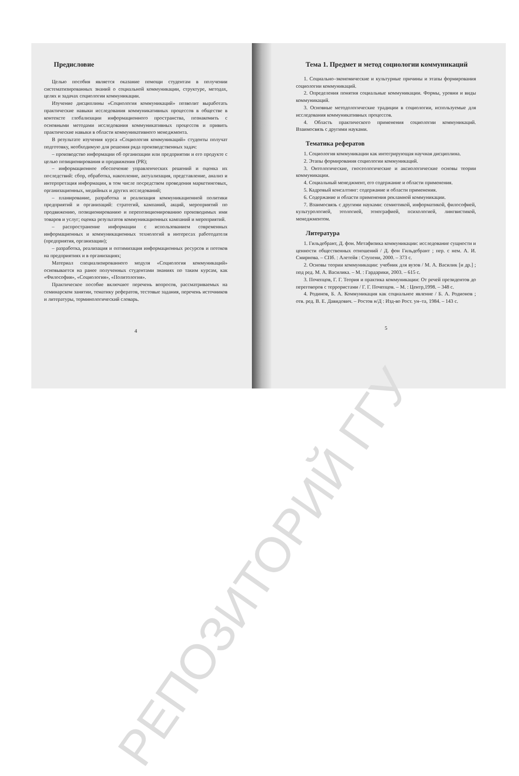Предисловие
Целью пособия является оказание помощи студентам в получении систематизированных знаний о социальной коммуникации, структуре, методах, целях и задачах социологии коммуникации.
Изучение дисциплины «Социология коммуникаций» позволит выработать практические навыки исследования коммуникативных процессов в обществе в контексте глобализации информационного пространства, познакомить с основными методами исследования коммуникативных процессов и привить практические навыки в области коммуникативного менеджмента.
В результате изучения курса «Социология коммуникаций» студенты получат подготовку, необходимую для решения ряда производственных задач:
– производство информации об организации или предприятии и его продукте с целью позиционирования и продвижения (PR);
– информационное обеспечение управленческих решений и оценка их последствий: сбор, обработка, накопление, актуализация, представление, анализ и интерпретация информации, в том числе посредством проведения маркетинговых, организационных, медийных и других исследований;
– планирование, разработка и реализация коммуникационной политики предприятий и организаций: стратегий, кампаний, акций, мероприятий по продвижению, позиционированию и перепозиционированию производимых ими товаров и услуг; оценка результатов коммуникационных кампаний и мероприятий.
– распространение информации с использованием современных информационных и коммуникационных технологий в интересах работодателя (предприятия, организации);
– разработка, реализация и оптимизация информационных ресурсов и потоков на предприятиях и в организациях;
Материал специализированного модуля «Социология коммуникаций» основывается на ранее полученных студентами знаниях по таким курсам, как «Философия», «Социология», «Политология».
Практическое пособие включают перечень вопросов, рассматриваемых на семинарском занятии, тематику рефератов, тестовые задания, перечень источников и литературы, терминологический словарь.
4
Тема 1. Предмет и метод социологии коммуникаций
1. Социально–экономические и культурные причины и этапы формирования социологии коммуникаций.
2. Определения понятия социальные коммуникации. Формы, уровни и виды коммуникаций.
3. Основные методологические традиции в социологии, используемые для исследования коммуникативных процессов.
4. Область практического применения социологии коммуникаций. Взаимосвязь с другими науками.
Тематика рефератов
1. Социология коммуникации как интегрирующая научная дисциплина.
2. Этапы формирования социологии коммуникаций.
3. Онтологические, гносеологические и аксиологические основы теории коммуникации.
4. Социальный менеджмент, его содержание и области применения.
5. Кадровый консалтинг: содержание и области применения.
6. Содержание и области применения рекламной коммуникации.
7. Взаимосвязь с другими науками: семиотикой, информатикой, философией, культурологией, этологией, этнографией, психологией, лингвистикой, менеджментом.
Литература
1. Гильдебрант, Д. фон. Метафизика коммуникации: исследование сущности и ценности общественных отношений / Д. фон Гильдебрант ; пер. с нем. А. И. Смирнова. – СПб. : Алетейя : Ступени, 2000. – 373 с.
2. Основы теории коммуникации: учебник для вузов / М. А. Василик [и др.] ; под ред. М. А. Василика. – М. : Гардарики, 2003. – 615 с.
3. Почепцов, Г. Г. Теория и практика коммуникации: От речей президентов до переговоров с террористами / Г. Г. Почепцов. – М. : Центр,1998. – 348 с.
4. Родинов, Б. А. Коммуникация как социальное явление / Б. А. Родионов ; отв. ред. В. Е. Давидович. – Ростов н/Д : Изд-во Рост. ун–та, 1984. – 143 с.
5
РЕПОЗИТОРИЙ ГГУ